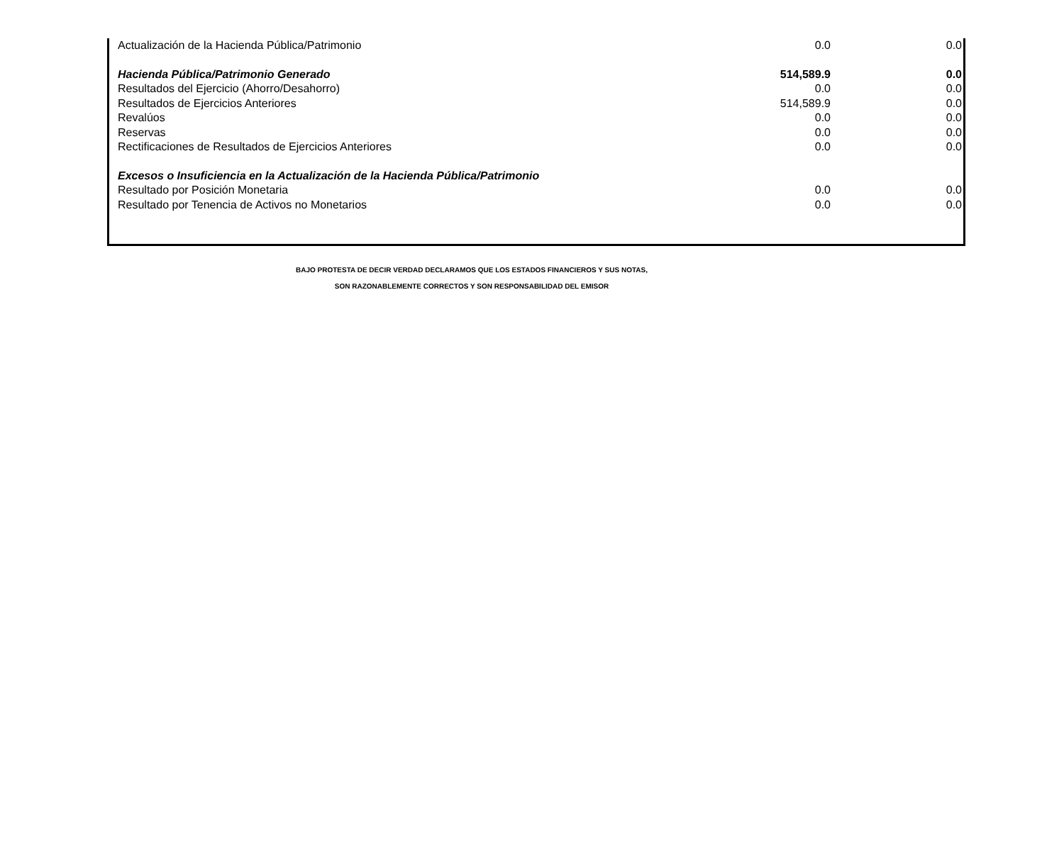| Actualización de la Hacienda Pública/Patrimonio | 0.0 | 0.0 |
| Hacienda Pública/Patrimonio Generado | 514,589.9 | 0.0 |
| Resultados del Ejercicio (Ahorro/Desahorro) | 0.0 | 0.0 |
| Resultados de Ejercicios Anteriores | 514,589.9 | 0.0 |
| Revalúos | 0.0 | 0.0 |
| Reservas | 0.0 | 0.0 |
| Rectificaciones de Resultados de Ejercicios Anteriores | 0.0 | 0.0 |
| Excesos o Insuficiencia en la Actualización de la Hacienda Pública/Patrimonio | | |
| Resultado por Posición Monetaria | 0.0 | 0.0 |
| Resultado por Tenencia de Activos no Monetarios | 0.0 | 0.0 |
BAJO PROTESTA DE DECIR VERDAD DECLARAMOS QUE LOS ESTADOS FINANCIEROS Y SUS NOTAS,
SON RAZONABLEMENTE CORRECTOS Y SON RESPONSABILIDAD DEL EMISOR